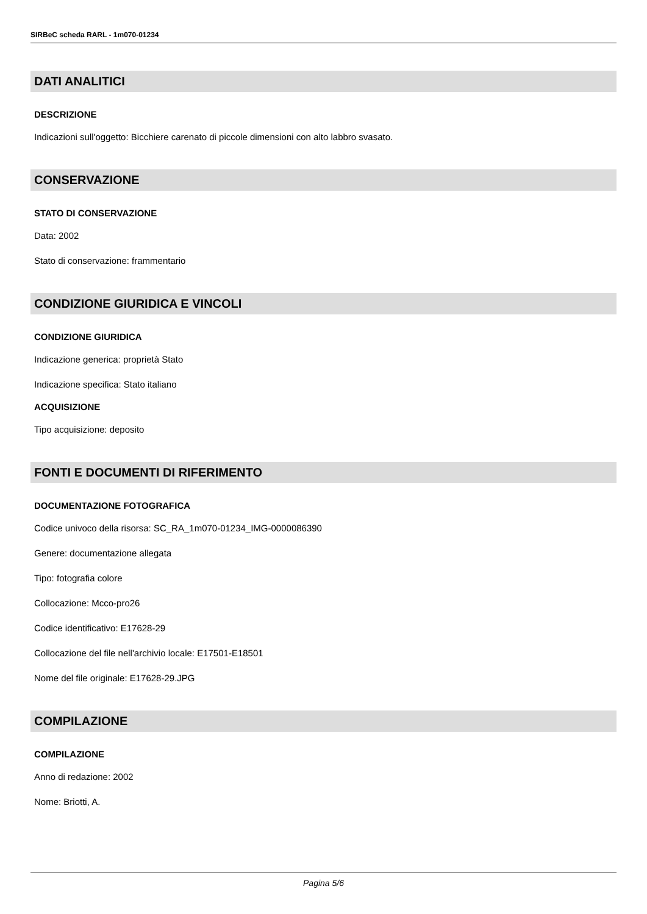SIRBeC scheda RARL - 1m070-01234
DATI ANALITICI
DESCRIZIONE
Indicazioni sull'oggetto: Bicchiere carenato di piccole dimensioni con alto labbro svasato.
CONSERVAZIONE
STATO DI CONSERVAZIONE
Data: 2002
Stato di conservazione: frammentario
CONDIZIONE GIURIDICA E VINCOLI
CONDIZIONE GIURIDICA
Indicazione generica: proprietà Stato
Indicazione specifica: Stato italiano
ACQUISIZIONE
Tipo acquisizione: deposito
FONTI E DOCUMENTI DI RIFERIMENTO
DOCUMENTAZIONE FOTOGRAFICA
Codice univoco della risorsa: SC_RA_1m070-01234_IMG-0000086390
Genere: documentazione allegata
Tipo: fotografia colore
Collocazione: Mcco-pro26
Codice identificativo: E17628-29
Collocazione del file nell'archivio locale: E17501-E18501
Nome del file originale: E17628-29.JPG
COMPILAZIONE
COMPILAZIONE
Anno di redazione: 2002
Nome: Briotti, A.
Pagina 5/6